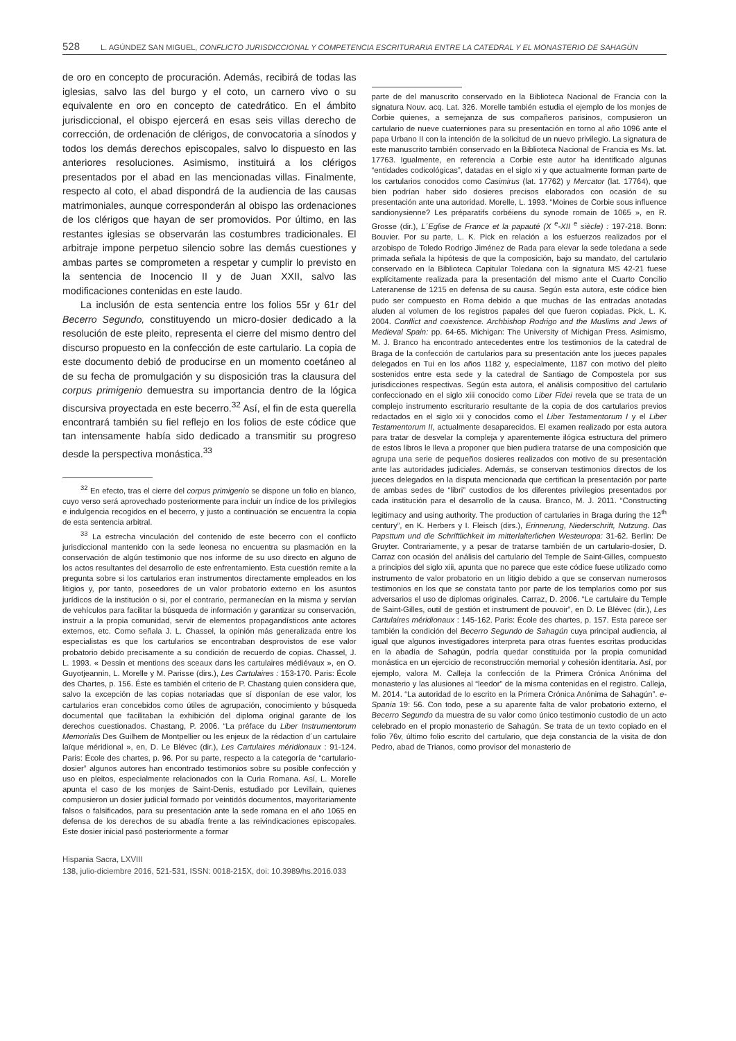528 L. AGÚNDEZ SAN MIGUEL, CONFLICTO JURISDICCIONAL Y COMPETENCIA ESCRITURARIA ENTRE LA CATEDRAL Y EL MONASTERIO DE SAHAGÚN
de oro en concepto de procuración. Además, recibirá de todas las iglesias, salvo las del burgo y el coto, un carnero vivo o su equivalente en oro en concepto de catedrático. En el ámbito jurisdiccional, el obispo ejercerá en esas seis villas derecho de corrección, de ordenación de clérigos, de convocatoria a sínodos y todos los demás derechos episcopales, salvo lo dispuesto en las anteriores resoluciones. Asimismo, instituirá a los clérigos presentados por el abad en las mencionadas villas. Finalmente, respecto al coto, el abad dispondrá de la audiencia de las causas matrimoniales, aunque corresponderán al obispo las ordenaciones de los clérigos que hayan de ser promovidos. Por último, en las restantes iglesias se observarán las costumbres tradicionales. El arbitraje impone perpetuo silencio sobre las demás cuestiones y ambas partes se comprometen a respetar y cumplir lo previsto en la sentencia de Inocencio II y de Juan XXII, salvo las modificaciones contenidas en este laudo.
La inclusión de esta sentencia entre los folios 55r y 61r del Becerro Segundo, constituyendo un micro-dosier dedicado a la resolución de este pleito, representa el cierre del mismo dentro del discurso propuesto en la confección de este cartulario. La copia de este documento debió de producirse en un momento coetáneo al de su fecha de promulgación y su disposición tras la clausura del corpus primigenio demuestra su importancia dentro de la lógica discursiva proyectada en este becerro.<sup>32</sup> Así, el fin de esta querella encontrará también su fiel reflejo en los folios de este códice que tan intensamente había sido dedicado a transmitir su progreso desde la perspectiva monástica.<sup>33</sup>
<sup>32</sup> En efecto, tras el cierre del corpus primigenio se dispone un folio en blanco, cuyo verso será aprovechado posteriormente para incluir un índice de los privilegios e indulgencia recogidos en el becerro, y justo a continuación se encuentra la copia de esta sentencia arbitral.
<sup>33</sup> La estrecha vinculación del contenido de este becerro con el conflicto jurisdiccional mantenido con la sede leonesa no encuentra su plasmación en la conservación de algún testimonio que nos informe de su uso directo en alguno de los actos resultantes del desarrollo de este enfrentamiento. Esta cuestión remite a la pregunta sobre si los cartularios eran instrumentos directamente empleados en los litigios y, por tanto, poseedores de un valor probatorio externo en los asuntos jurídicos de la institución o si, por el contrario, permanecían en la misma y servían de vehículos para facilitar la búsqueda de información y garantizar su conservación, instruir a la propia comunidad, servir de elementos propagandísticos ante actores externos, etc. Como señala J. L. Chassel, la opinión más generalizada entre los especialistas es que los cartularios se encontraban desprovistos de ese valor probatorio debido precisamente a su condición de recuerdo de copias. Chassel, J. L. 1993. « Dessin et mentions des sceaux dans les cartulaires médiévaux », en O. Guyotjeannin, L. Morelle y M. Parisse (dirs.), Les Cartulaires : 153-170. Paris: École des Chartes, p. 156. Éste es también el criterio de P. Chastang quien considera que, salvo la excepción de las copias notariadas que sí disponían de ese valor, los cartularios eran concebidos como útiles de agrupación, conocimiento y búsqueda documental que facilitaban la exhibición del diploma original garante de los derechos cuestionados. Chastang, P. 2006. “La préface du Liber Instrumentorum Memorialis Des Guilhem de Montpellier ou les enjeux de la rédaction d´un cartulaire laïque méridional », en, D. Le Blévec (dir.), Les Cartulaires méridionaux : 91-124. Paris: École des chartes, p. 96. Por su parte, respecto a la categoría de “cartulario-dosier” algunos autores han encontrado testimonios sobre su posible confección y uso en pleitos, especialmente relacionados con la Curia Romana. Así, L. Morelle apunta el caso de los monjes de Saint-Denis, estudiado por Levillain, quienes compusieron un dosier judicial formado por veintidós documentos, mayoritariamente falsos o falsificados, para su presentación ante la sede romana en el año 1065 en defensa de los derechos de su abadía frente a las reivindicaciones episcopales. Este dosier inicial pasó posteriormente a formar
parte de del manuscrito conservado en la Biblioteca Nacional de Francia con la signatura Nouv. acq. Lat. 326. Morelle también estudia el ejemplo de los monjes de Corbie quienes, a semejanza de sus compañeros parisinos, compusieron un cartulario de nueve cuaterniones para su presentación en torno al año 1096 ante el papa Urbano II con la intención de la solicitud de un nuevo privilegio. La signatura de este manuscrito también conservado en la Biblioteca Nacional de Francia es Ms. lat. 17763. Igualmente, en referencia a Corbie este autor ha identificado algunas “entidades codicológicas”, datadas en el siglo xi y que actualmente forman parte de los cartularios conocidos como Casimirus (lat. 17762) y Mercator (lat. 17764), que bien podrían haber sido dosieres precisos elaborados con ocasión de su presentación ante una autoridad. Morelle, L. 1993. “Moines de Corbie sous influence sandionysienne? Les préparatifs corbéiens du synode romain de 1065 », en R. Grosse (dir.), L´Eglise de France et la papauté (X <sup>e</sup>-XII <sup>e</sup> siècle) : 197-218. Bonn: Bouvier. Por su parte, L. K. Pick en relación a los esfuerzos realizados por el arzobispo de Toledo Rodrigo Jiménez de Rada para elevar la sede toledana a sede primada señala la hipótesis de que la composición, bajo su mandato, del cartulario conservado en la Biblioteca Capitular Toledana con la signatura MS 42-21 fuese explícitamente realizada para la presentación del mismo ante el Cuarto Concilio Lateranense de 1215 en defensa de su causa. Según esta autora, este códice bien pudo ser compuesto en Roma debido a que muchas de las entradas anotadas aluden al volumen de los registros papales del que fueron copiadas. Pick, L. K. 2004. Conflict and coexistence. Archbishop Rodrigo and the Muslims and Jews of Medieval Spain: pp. 64-65. Michigan: The University of Michigan Press. Asimismo, M. J. Branco ha encontrado antecedentes entre los testimonios de la catedral de Braga de la confección de cartularios para su presentación ante los jueces papales delegados en Tui en los años 1182 y, especialmente, 1187 con motivo del pleito sostenidos entre esta sede y la catedral de Santiago de Compostela por sus jurisdicciones respectivas. Según esta autora, el análisis compositivo del cartulario confeccionado en el siglo xiii conocido como Liber Fidei revela que se trata de un complejo instrumento escriturario resultante de la copia de dos cartularios previos redactados en el siglo xii y conocidos como el Liber Testamentorum I y el Liber Testamentorum II, actualmente desaparecidos. El examen realizado por esta autora para tratar de desvelar la compleja y aparentemente ilógica estructura del primero de estos libros le lleva a proponer que bien pudiera tratarse de una composición que agrupa una serie de pequeños dosieres realizados con motivo de su presentación ante las autoridades judiciales. Además, se conservan testimonios directos de los jueces delegados en la disputa mencionada que certifican la presentación por parte de ambas sedes de “libri” custodios de los diferentes privilegios presentados por cada institución para el desarrollo de la causa. Branco, M. J. 2011. “Constructing legitimacy and using authority. The production of cartularies in Braga during the 12<sup>th</sup> century”, en K. Herbers y I. Fleisch (dirs.), Erinnerung, Niederschrift, Nutzung. Das Papsttum und die Schriftlichkeit im mitterlalterlichen Westeuropa: 31-62. Berlin: De Gruyter. Contrariamente, y a pesar de tratarse también de un cartulario-dosier, D. Carraz con ocasión del análisis del cartulario del Temple de Saint-Gilles, compuesto a principios del siglo xiii, apunta que no parece que este códice fuese utilizado como instrumento de valor probatorio en un litigio debido a que se conservan numerosos testimonios en los que se constata tanto por parte de los templarios como por sus adversarios el uso de diplomas originales. Carraz, D. 2006. “Le cartulaire du Temple de Saint-Gilles, outil de gestión et instrument de pouvoir”, en D. Le Blévec (dir.), Les Cartulaires méridionaux : 145-162. Paris: École des chartes, p. 157. Esta parece ser también la condición del Becerro Segundo de Sahagún cuya principal audiencia, al igual que algunos investigadores interpreta para otras fuentes escritas producidas en la abadía de Sahagún, podría quedar constituida por la propia comunidad monástica en un ejercicio de reconstrucción memorial y cohesión identitaria. Así, por ejemplo, valora M. Calleja la confección de la Primera Crónica Anónima del monasterio y las alusiones al “leedor” de la misma contenidas en el registro. Calleja, M. 2014. “La autoridad de lo escrito en la Primera Crónica Anónima de Sahagún”. e-Spania 19: 56. Con todo, pese a su aparente falta de valor probatorio externo, el Becerro Segundo da muestra de su valor como único testimonio custodio de un acto celebrado en el propio monasterio de Sahagún. Se trata de un texto copiado en el folio 76v, último folio escrito del cartulario, que deja constancia de la visita de don Pedro, abad de Trianos, como provisor del monasterio de
Hispania Sacra, LXVIII
138, julio-diciembre 2016, 521-531, ISSN: 0018-215X, doi: 10.3989/hs.2016.033